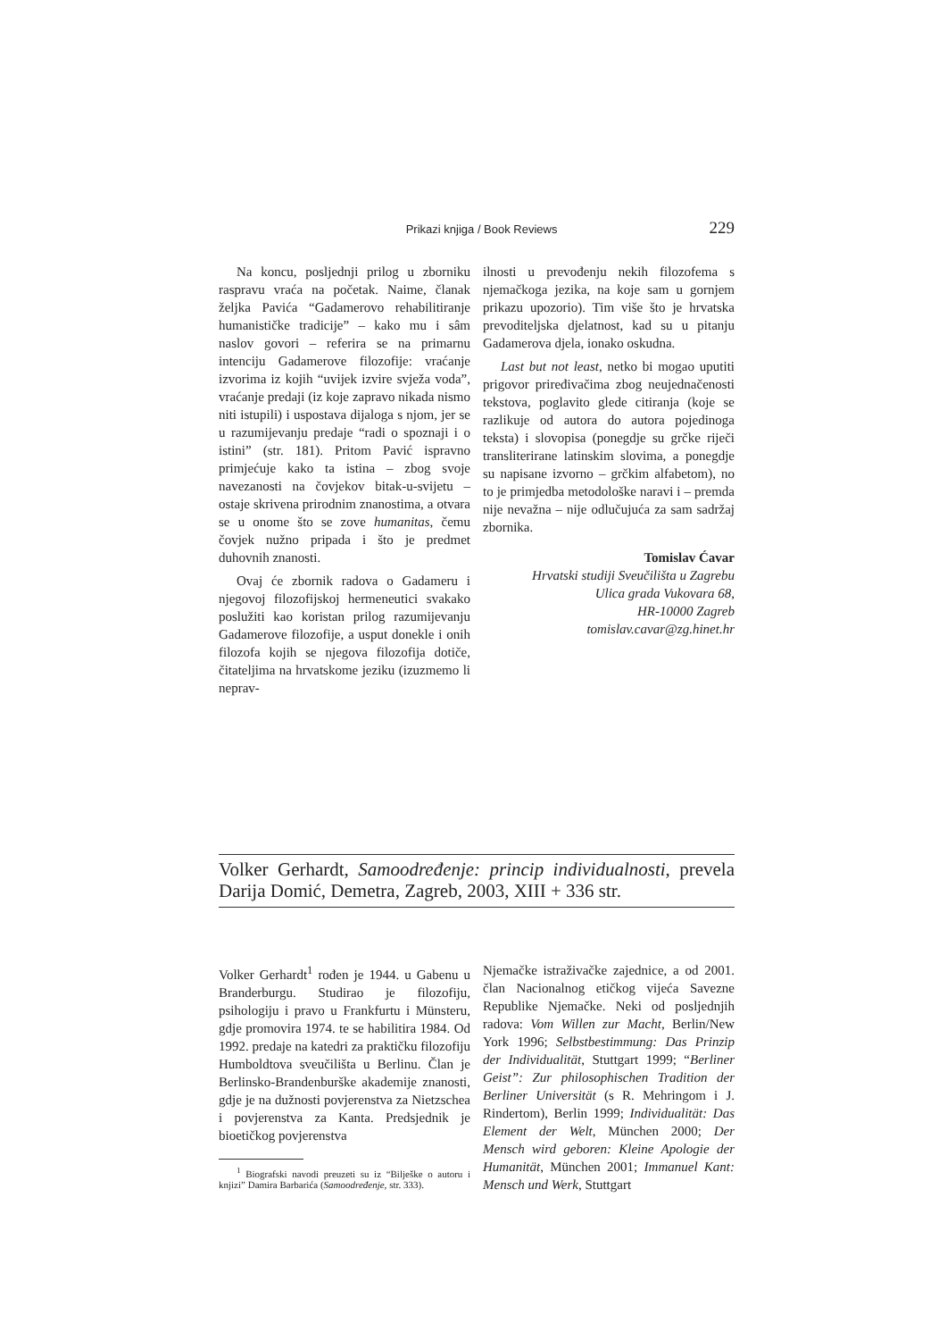Prikazi knjiga / Book Reviews 229
Na koncu, posljednji prilog u zborniku raspravu vraća na početak. Naime, članak željka Pavića “Gadamerovo rehabilitiranje humanističke tradicije” – kako mu i sâm naslov govori – referira se na primarnu intenciju Gadamerove filozofije: vraćanje izvorima iz kojih “uvijek izvire svježa voda”, vraćanje predaji (iz koje zapravo nikada nismo niti istupili) i uspostava dijaloga s njom, jer se u razumijevanju predaje “radi o spoznaji i o istini” (str. 181). Pritom Pavić ispravno primjećuje kako ta istina – zbog svoje navezanosti na čovjekov bitak-u-svijetu – ostaje skrivena prirodnim znanostima, a otvara se u onome što se zove humanitas, čemu čovjek nužno pripada i što je predmet duhovnih znanosti.
Ovaj će zbornik radova o Gadameru i njegovoj filozofijskoj hermeneutici svakako poslužiti kao koristan prilog razumijevanju Gadamerove filozofije, a usput donekle i onih filozofa kojih se njegova filozofija dotiče, čitateljima na hrvatskome jeziku (izuzmemo li neprav-
ilnosti u prevođenju nekih filozofema s njemačkoga jezika, na koje sam u gornjem prikazu upozorio). Tim više što je hrvatska prevoditeljska djelatnost, kad su u pitanju Gadamerova djela, ionako oskudna.
Last but not least, netko bi mogao uputiti prigovor priređivačima zbog neujednačenosti tekstova, poglavito glede citiranja (koje se razlikuje od autora do autora pojedinoga teksta) i slovopisa (ponegdje su grčke riječi transliterirane latinskim slovima, a ponegdje su napisane izvorno – grčkim alfabetom), no to je primjedba metodološke naravi i – premda nije nevažna – nije odlučujuća za sam sadržaj zbornika.
Tomislav Ćavar
Hrvatski studiji Sveučilišta u Zagrebu
Ulica grada Vukovara 68,
HR-10000 Zagreb
tomislav.cavar@zg.hinet.hr
Volker Gerhardt, Samoodređenje: princip individualnosti, prevela Darija Domić, Demetra, Zagreb, 2003, XIII + 336 str.
Volker Gerhardt<sup>1</sup> rođen je 1944. u Gabenu u Branderburgu. Studirao je filozofiju, psihologiju i pravo u Frankfurtu i Münsteru, gdje promovira 1974. te se habilitira 1984. Od 1992. predaje na katedri za praktičku filozofiju Humboldtova sveučilišta u Berlinu. Član je Berlinsko-Brandenburške akademije znanosti, gdje je na dužnosti povjerenstva za Nietzschea i povjerenstva za Kanta. Predsjednik je bioetičkog povjerenstva
<sup>1</sup> Biografski navodi preuzeti su iz “Bilješke o autoru i knjizi” Damira Barbarića (Samoodređenje, str. 333).
Njemačke istraživačke zajednice, a od 2001. član Nacionalnog etičkog vijeća Savezne Republike Njemačke. Neki od posljednjih radova: Vom Willen zur Macht, Berlin/New York 1996; Selbstbestimmung: Das Prinzip der Individualität, Stuttgart 1999; “Berliner Geist”: Zur philosophischen Tradition der Berliner Universität (s R. Mehringom i J. Rindertom), Berlin 1999; Individualität: Das Element der Welt, München 2000; Der Mensch wird geboren: Kleine Apologie der Humanität, München 2001; Immanuel Kant: Mensch und Werk, Stuttgart